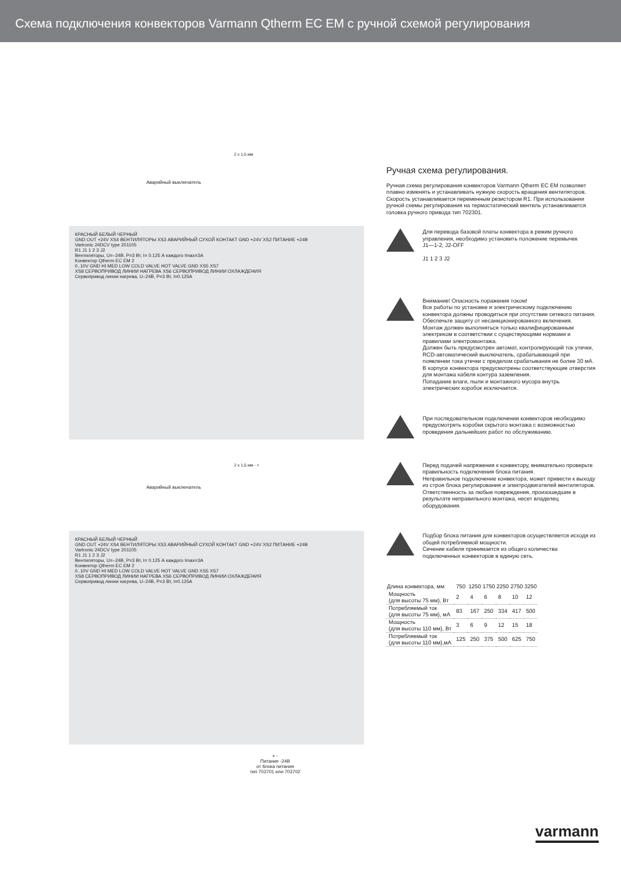Схема подключения конвекторов Varmann Qtherm EC EM с ручной схемой регулирования
2 x 1,5 мм
Аварийный выключатель
КРАСНЫЙ БЕЛЫЙ ЧЕРНЫЙ
GND OUT +24V XS4 ВЕНТИЛЯТОРЫ XS3 АВАРИЙНЫЙ СУХОЙ КОНТАКТ GND +24V XS2 ПИТАНИЕ +24В
Vartronic 24DCV type 201105
R1 J1 1 2 3 J2
Вентиляторы, U=–24В, P=3 Вт, I= 0.125 А каждого Imax=3A
Конвектор Qtherm EC EM 2
0..10V GND HI MED LOW COLD VALVE HOT VALVE GND XS5 XS7
XS8 СЕРВОПРИВОД ЛИНИИ НАГРЕВА XS6 СЕРВОПРИВОД ЛИНИИ ОХЛАЖДЕНИЯ
Сервопривод линии нагрева, U–24В, P=3 Вт, I=0.125A
2 x 1,5 мм - +
Аварийный выключатель
КРАСНЫЙ БЕЛЫЙ ЧЕРНЫЙ
GND OUT +24V XS4 ВЕНТИЛЯТОРЫ XS3 АВАРИЙНЫЙ СУХОЙ КОНТАКТ GND +24V XS2 ПИТАНИЕ +24В
Vartronic 24DCV type 201105
R1 J1 1 2 3 J2
Вентиляторы, U=–24В, P=3 Вт, I= 0.125 А каждого Imax=3A
Конвектор Qtherm EC EM 2
0..10V GND HI MED LOW COLD VALVE HOT VALVE GND XS5 XS7
XS8 СЕРВОПРИВОД ЛИНИИ НАГРЕВА XS6 СЕРВОПРИВОД ЛИНИИ ОХЛАЖДЕНИЯ
Сервопривод линии нагрева, U–24В, P=3 Вт, I=0.125A
+ -
Питание -24В
от блока питания
тип 703701 или 703702
Ручная схема регулирования.
Ручная схема регулирования конвекторов Varmann Qtherm EC EM позволяет плавно изменять и устанавливать нужную скорость вращения вентиляторов. Скорость устанавливается переменным резистором R1. При использовании ручной схемы регулирования на термостатический вентиль устанавливается головка ручного привода тип 702301.
Для перевода базовой платы конвектора в режим ручного управления, необходимо установить положение перемычек
J1—1-2, J2-OFF
J1 1 2 3 J2
Внимание! Опасность поражения током!
Все работы по установке и электрическому подключению конвектора должны проводиться при отсутствии сетевого питания.
Обеспечьте защиту от несанкционированного включения.
Монтаж должен выполняться только квалифицированным электриком в соответствии с существующими нормами и правилами электромонтажа.
Должен быть предусмотрен автомат, контролирующий ток утечки, RCD-автоматический выключатель, срабатывающий при появлении тока утечки с пределом срабатывания не более 30 мА.
В корпусе конвектора предусмотрены соответствующие отверстия для монтажа кабеля контура заземления.
Попадание влаги, пыли и монтажного мусора внутрь электрических коробок исключается.
При последовательном подключении конвекторов необходимо предусмотреть коробки скрытого монтажа с возможностью проведения дальнейших работ по обслуживанию.
Перед подачей напряжения к конвектору, внимательно проверьте правильность подключения блока питания.
Неправильное подключение конвектора, может привести к выходу из строя блока регулирования и электродвигателей вентиляторов.
Ответственность за любые повреждения, произошедшие в результате неправильного монтажа, несет владелец оборудования.
Подбор блока питания для конвекторов осуществляется исходя из общей потребляемой мощности.
Сечение кабеля принимается из общего количества подключенных конвекторов в единую сеть.
| Длина конвектора, мм | 750 | 1250 | 1750 | 2250 | 2750 | 3250 |
| --- | --- | --- | --- | --- | --- | --- |
| Мощность (для высоты 75 мм), Вт | 2 | 4 | 6 | 8 | 10 | 12 |
| Потребляемый ток (для высоты 75 мм), мА | 83 | 167 | 250 | 334 | 417 | 500 |
| Мощность (для высоты 110 мм), Вт | 3 | 6 | 9 | 12 | 15 | 18 |
| Потребляемый ток (для высоты 110 мм),мА | 125 | 250 | 375 | 500 | 625 | 750 |
varmann